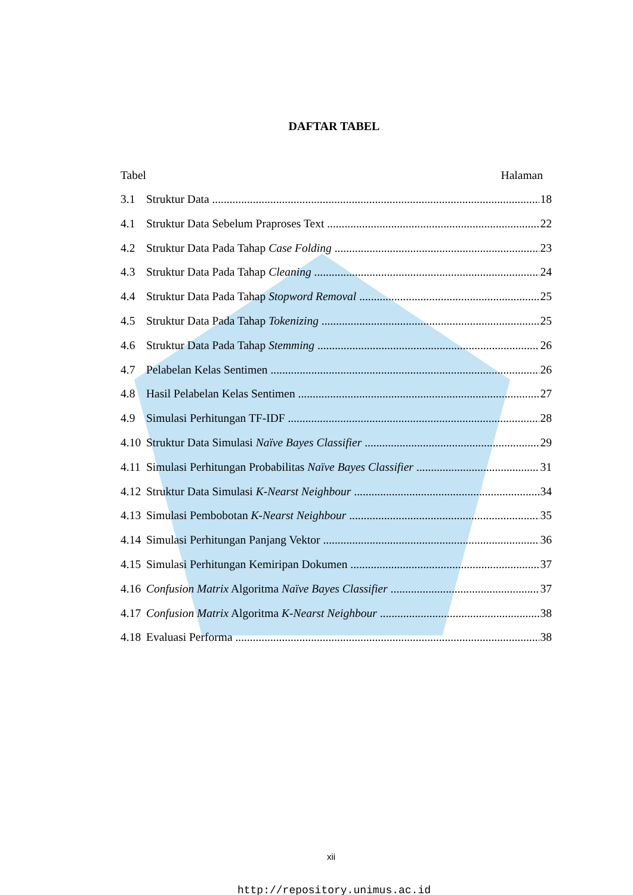DAFTAR TABEL
Tabel Halaman
3.1 Struktur Data 18
4.1 Struktur Data Sebelum Praproses Text 22
4.2 Struktur Data Pada Tahap Case Folding 23
4.3 Struktur Data Pada Tahap Cleaning 24
4.4 Struktur Data Pada Tahap Stopword Removal 25
4.5 Struktur Data Pada Tahap Tokenizing 25
4.6 Struktur Data Pada Tahap Stemming 26
4.7 Pelabelan Kelas Sentimen 26
4.8 Hasil Pelabelan Kelas Sentimen 27
4.9 Simulasi Perhitungan TF-IDF 28
4.10 Struktur Data Simulasi Naïve Bayes Classifier 29
4.11 Simulasi Perhitungan Probabilitas Naïve Bayes Classifier 31
4.12 Struktur Data Simulasi K-Nearst Neighbour 34
4.13 Simulasi Pembobotan K-Nearst Neighbour 35
4.14 Simulasi Perhitungan Panjang Vektor 36
4.15 Simulasi Perhitungan Kemiripan Dokumen 37
4.16 Confusion Matrix Algoritma Naïve Bayes Classifier 37
4.17 Confusion Matrix Algoritma K-Nearst Neighbour 38
4.18 Evaluasi Performa 38
xii
http://repository.unimus.ac.id